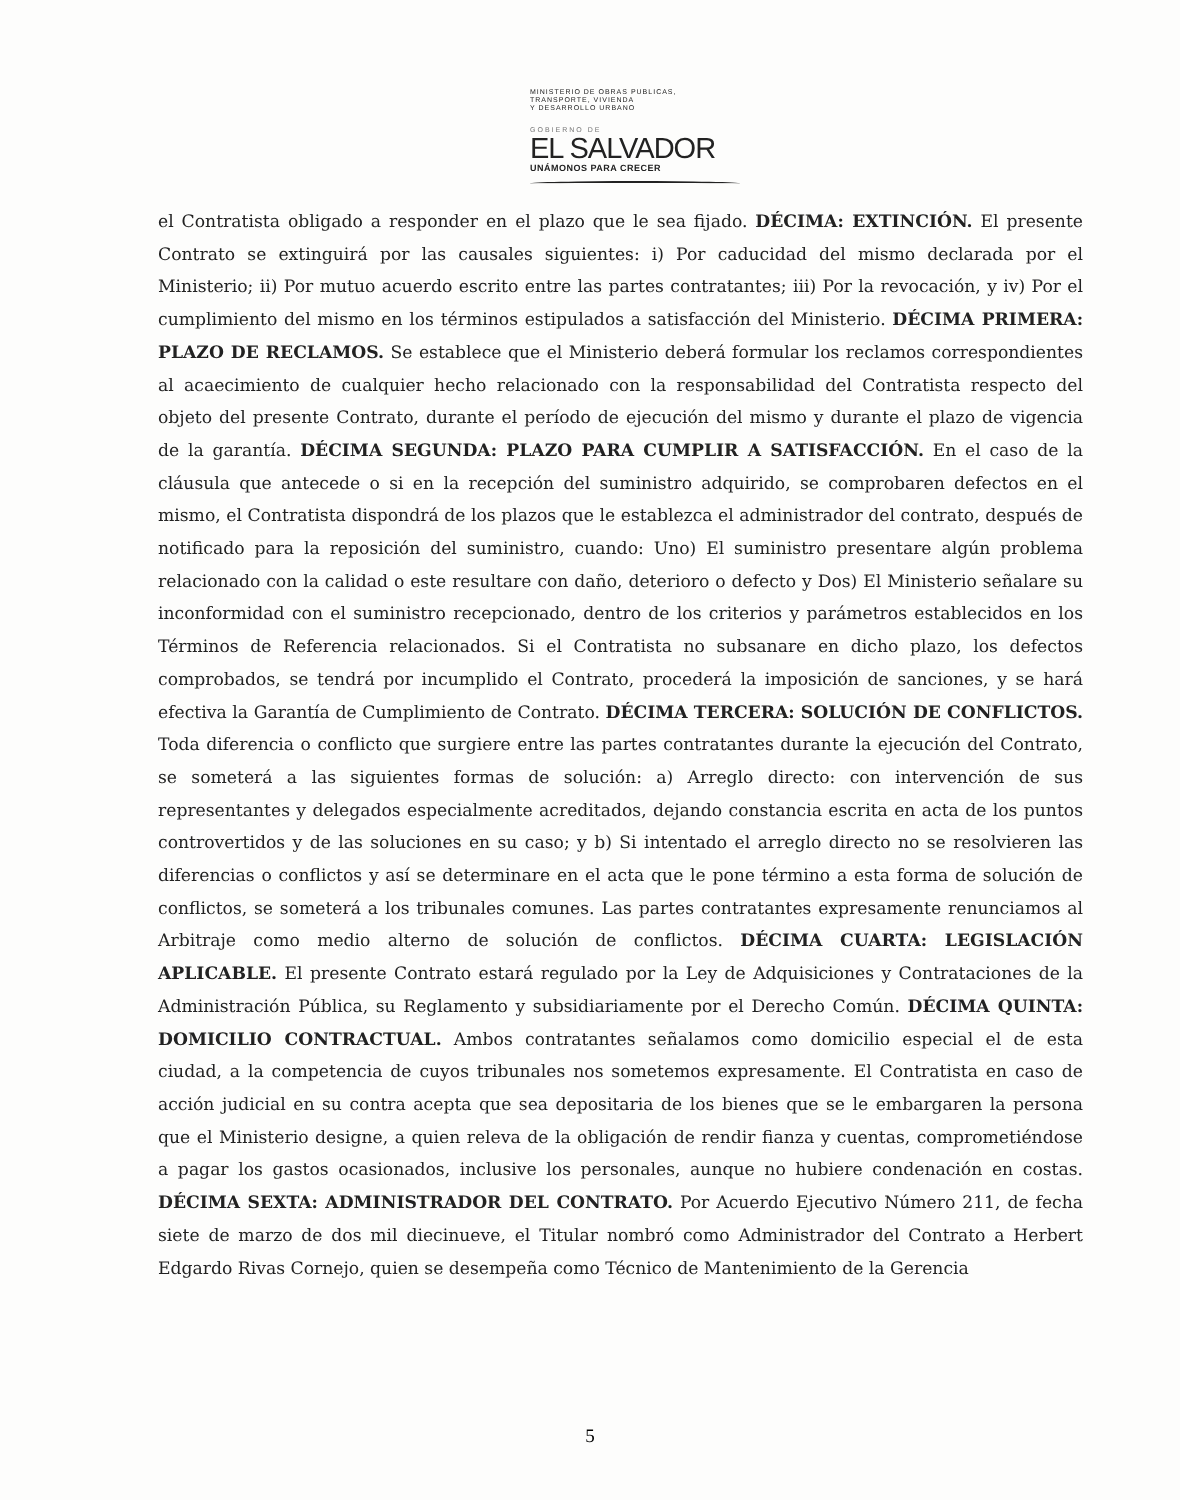MINISTERIO DE OBRAS PUBLICAS,
TRANSPORTE, VIVIENDA
Y DESARROLLO URBANO
GOBIERNO DE
EL SALVADOR
UNÁMONOS PARA CRECER
el Contratista obligado a responder en el plazo que le sea fijado. DÉCIMA: EXTINCIÓN. El presente Contrato se extinguirá por las causales siguientes: i) Por caducidad del mismo declarada por el Ministerio; ii) Por mutuo acuerdo escrito entre las partes contratantes; iii) Por la revocación, y iv) Por el cumplimiento del mismo en los términos estipulados a satisfacción del Ministerio. DÉCIMA PRIMERA: PLAZO DE RECLAMOS. Se establece que el Ministerio deberá formular los reclamos correspondientes al acaecimiento de cualquier hecho relacionado con la responsabilidad del Contratista respecto del objeto del presente Contrato, durante el período de ejecución del mismo y durante el plazo de vigencia de la garantía. DÉCIMA SEGUNDA: PLAZO PARA CUMPLIR A SATISFACCIÓN. En el caso de la cláusula que antecede o si en la recepción del suministro adquirido, se comprobaren defectos en el mismo, el Contratista dispondrá de los plazos que le establezca el administrador del contrato, después de notificado para la reposición del suministro, cuando: Uno) El suministro presentare algún problema relacionado con la calidad o este resultare con daño, deterioro o defecto y Dos) El Ministerio señalare su inconformidad con el suministro recepcionado, dentro de los criterios y parámetros establecidos en los Términos de Referencia relacionados. Si el Contratista no subsanare en dicho plazo, los defectos comprobados, se tendrá por incumplido el Contrato, procederá la imposición de sanciones, y se hará efectiva la Garantía de Cumplimiento de Contrato. DÉCIMA TERCERA: SOLUCIÓN DE CONFLICTOS. Toda diferencia o conflicto que surgiere entre las partes contratantes durante la ejecución del Contrato, se someterá a las siguientes formas de solución: a) Arreglo directo: con intervención de sus representantes y delegados especialmente acreditados, dejando constancia escrita en acta de los puntos controvertidos y de las soluciones en su caso; y b) Si intentado el arreglo directo no se resolvieren las diferencias o conflictos y así se determinare en el acta que le pone término a esta forma de solución de conflictos, se someterá a los tribunales comunes. Las partes contratantes expresamente renunciamos al Arbitraje como medio alterno de solución de conflictos. DÉCIMA CUARTA: LEGISLACIÓN APLICABLE. El presente Contrato estará regulado por la Ley de Adquisiciones y Contrataciones de la Administración Pública, su Reglamento y subsidiariamente por el Derecho Común. DÉCIMA QUINTA: DOMICILIO CONTRACTUAL. Ambos contratantes señalamos como domicilio especial el de esta ciudad, a la competencia de cuyos tribunales nos sometemos expresamente. El Contratista en caso de acción judicial en su contra acepta que sea depositaria de los bienes que se le embargaren la persona que el Ministerio designe, a quien releva de la obligación de rendir fianza y cuentas, comprometiéndose a pagar los gastos ocasionados, inclusive los personales, aunque no hubiere condenación en costas. DÉCIMA SEXTA: ADMINISTRADOR DEL CONTRATO. Por Acuerdo Ejecutivo Número 211, de fecha siete de marzo de dos mil diecinueve, el Titular nombró como Administrador del Contrato a Herbert Edgardo Rivas Cornejo, quien se desempeña como Técnico de Mantenimiento de la Gerencia
5